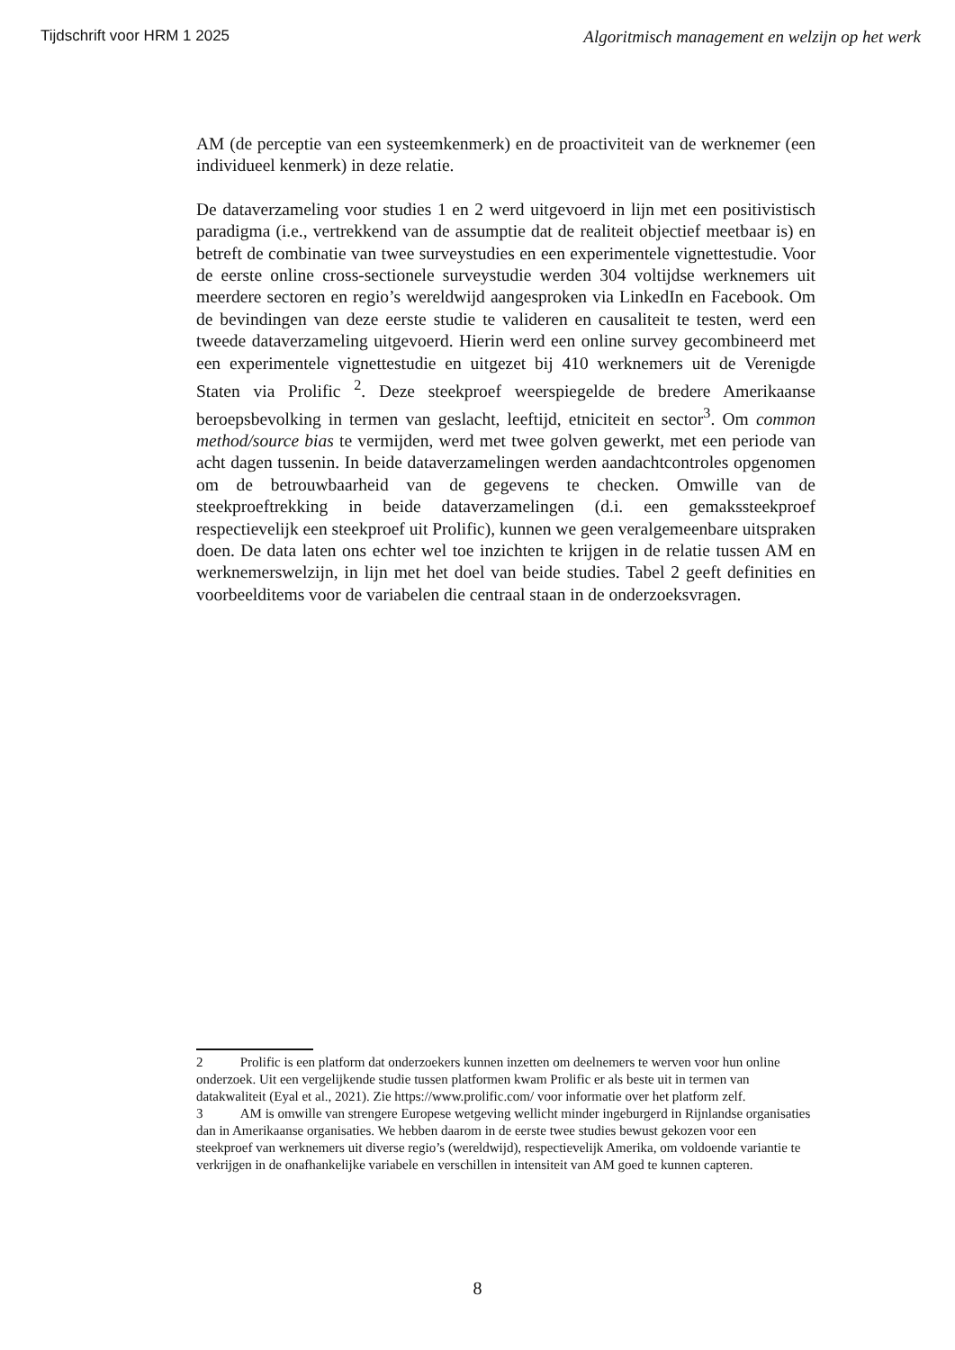Tijdschrift voor HRM 1 2025 Algoritmisch management en welzijn op het werk
AM (de perceptie van een systeemkenmerk) en de proactiviteit van de werknemer (een individueel kenmerk) in deze relatie.
De dataverzameling voor studies 1 en 2 werd uitgevoerd in lijn met een positivistisch paradigma (i.e., vertrekkend van de assumptie dat de realiteit objectief meetbaar is) en betreft de combinatie van twee surveystudies en een experimentele vignettestudie. Voor de eerste online cross-sectionele surveystudie werden 304 voltijdse werknemers uit meerdere sectoren en regio’s wereldwijd aangesproken via LinkedIn en Facebook. Om de bevindingen van deze eerste studie te valideren en causaliteit te testen, werd een tweede dataverzameling uitgevoerd. Hierin werd een online survey gecombineerd met een experimentele vignettestudie en uitgezet bij 410 werknemers uit de Verenigde Staten via Prolific <sup>2</sup>. Deze steekproef weerspiegelde de bredere Amerikaanse beroepsbevolking in termen van geslacht, leeftijd, etniciteit en sector<sup>3</sup>. Om common method/source bias te vermijden, werd met twee golven gewerkt, met een periode van acht dagen tussenin. In beide dataverzamelingen werden aandachtcontroles opgenomen om de betrouwbaarheid van de gegevens te checken. Omwille van de steekproeftrekking in beide dataverzamelingen (d.i. een gemakssteekproef respectievelijk een steekproef uit Prolific), kunnen we geen veralgemeenbare uitspraken doen. De data laten ons echter wel toe inzichten te krijgen in de relatie tussen AM en werknemerswelzijn, in lijn met het doel van beide studies. Tabel 2 geeft definities en voorbeelditems voor de variabelen die centraal staan in de onderzoeksvragen.
2 Prolific is een platform dat onderzoekers kunnen inzetten om deelnemers te werven voor hun online onderzoek. Uit een vergelijkende studie tussen platformen kwam Prolific er als beste uit in termen van datakwaliteit (Eyal et al., 2021). Zie https://www.prolific.com/ voor informatie over het platform zelf.
3 AM is omwille van strengere Europese wetgeving wellicht minder ingeburgerd in Rijnlandse organisaties dan in Amerikaanse organisaties. We hebben daarom in de eerste twee studies bewust gekozen voor een steekproef van werknemers uit diverse regio’s (wereldwijd), respectievelijk Amerika, om voldoende variantie te verkrijgen in de onafhankelijke variabele en verschillen in intensiteit van AM goed te kunnen capteren.
8